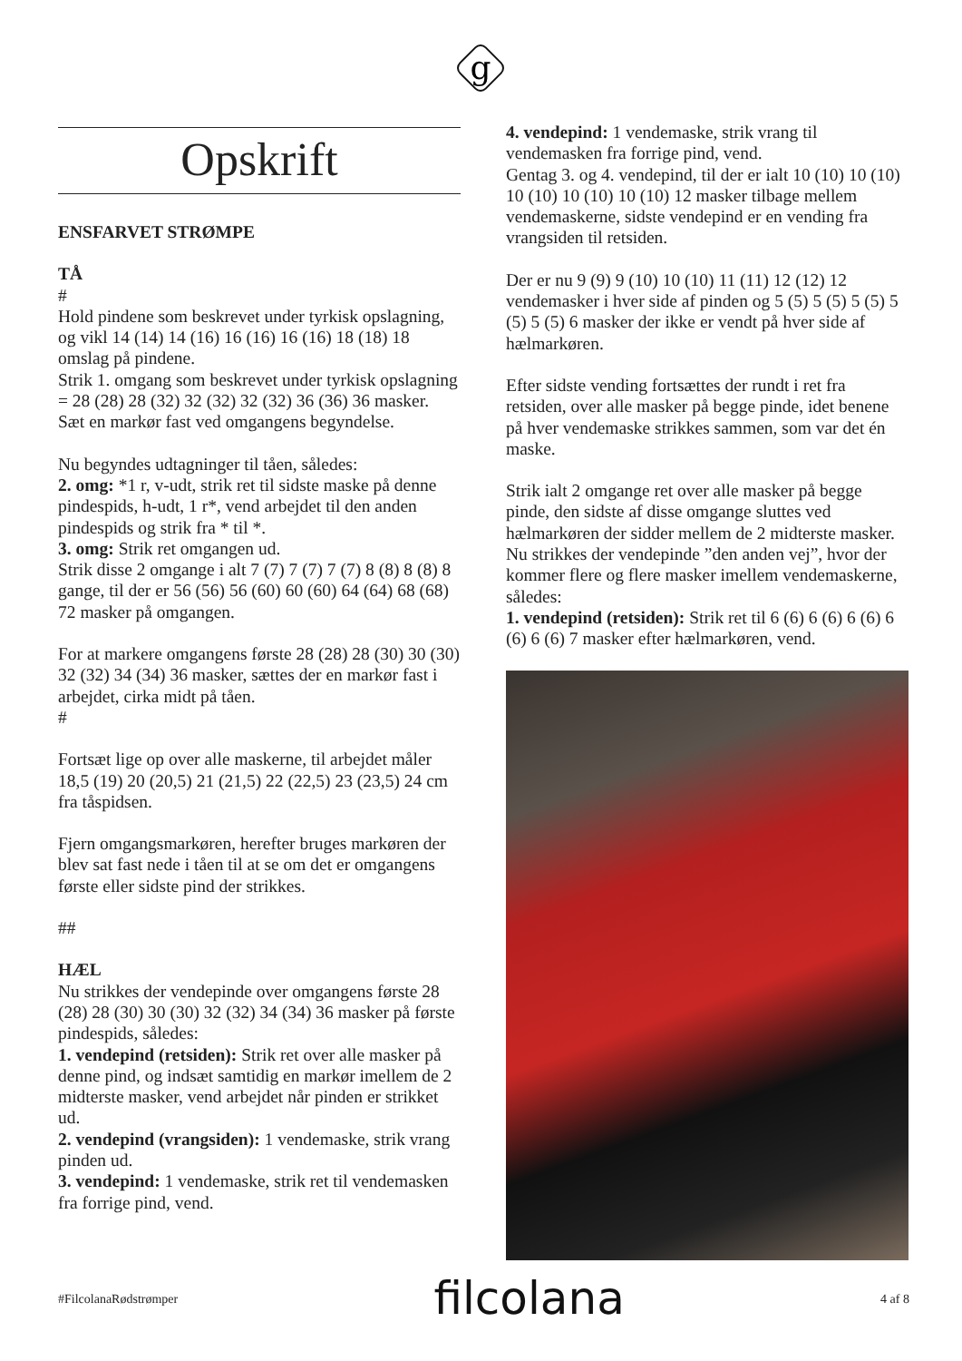g
Opskrift
ENSFARVET STRØMPE
TÅ
#
Hold pindene som beskrevet under tyrkisk opslagning, og vikl 14 (14) 14 (16) 16 (16) 16 (16) 18 (18) 18 omslag på pindene.
Strik 1. omgang som beskrevet under tyrkisk opslagning = 28 (28) 28 (32) 32 (32) 32 (32) 36 (36) 36 masker.
Sæt en markør fast ved omgangens begyndelse.
Nu begyndes udtagninger til tåen, således:
2. omg: *1 r, v-udt, strik ret til sidste maske på denne pindespids, h-udt, 1 r*, vend arbejdet til den anden pindespids og strik fra * til *.
3. omg: Strik ret omgangen ud.
Strik disse 2 omgange i alt 7 (7) 7 (7) 7 (7) 8 (8) 8 (8) 8 gange, til der er 56 (56) 56 (60) 60 (60) 64 (64) 68 (68) 72 masker på omgangen.
For at markere omgangens første 28 (28) 28 (30) 30 (30) 32 (32) 34 (34) 36 masker, sættes der en markør fast i arbejdet, cirka midt på tåen.
#
Fortsæt lige op over alle maskerne, til arbejdet måler 18,5 (19) 20 (20,5) 21 (21,5) 22 (22,5) 23 (23,5) 24 cm fra tåspidsen.
Fjern omgangsmarkøren, herefter bruges markøren der blev sat fast nede i tåen til at se om det er omgangens første eller sidste pind der strikkes.
##
HÆL
Nu strikkes der vendepinde over omgangens første 28 (28) 28 (30) 30 (30) 32 (32) 34 (34) 36 masker på første pindespids, således:
1. vendepind (retsiden): Strik ret over alle masker på denne pind, og indsæt samtidig en markør imellem de 2 midterste masker, vend arbejdet når pinden er strikket ud.
2. vendepind (vrangsiden): 1 vendemaske, strik vrang pinden ud.
3. vendepind: 1 vendemaske, strik ret til vendemasken fra forrige pind, vend.
4. vendepind: 1 vendemaske, strik vrang til vendemasken fra forrige pind, vend.
Gentag 3. og 4. vendepind, til der er ialt 10 (10) 10 (10) 10 (10) 10 (10) 10 (10) 12 masker tilbage mellem vendemaskerne, sidste vendepind er en vending fra vrangsiden til retsiden.
Der er nu 9 (9) 9 (10) 10 (10) 11 (11) 12 (12) 12 vendemasker i hver side af pinden og 5 (5) 5 (5) 5 (5) 5 (5) 5 (5) 6 masker der ikke er vendt på hver side af hælmarkøren.
Efter sidste vending fortsættes der rundt i ret fra retsiden, over alle masker på begge pinde, idet benene på hver vendemaske strikkes sammen, som var det én maske.
Strik ialt 2 omgange ret over alle masker på begge pinde, den sidste af disse omgange sluttes ved hælmarkøren der sidder mellem de 2 midterste masker.
Nu strikkes der vendepinde ”den anden vej”, hvor der kommer flere og flere masker imellem vendemaskerne, således:
1. vendepind (retsiden): Strik ret til 6 (6) 6 (6) 6 (6) 6 (6) 6 (6) 7 masker efter hælmarkøren, vend.
#FilcolanaRødstrømper filcolana 4 af 8